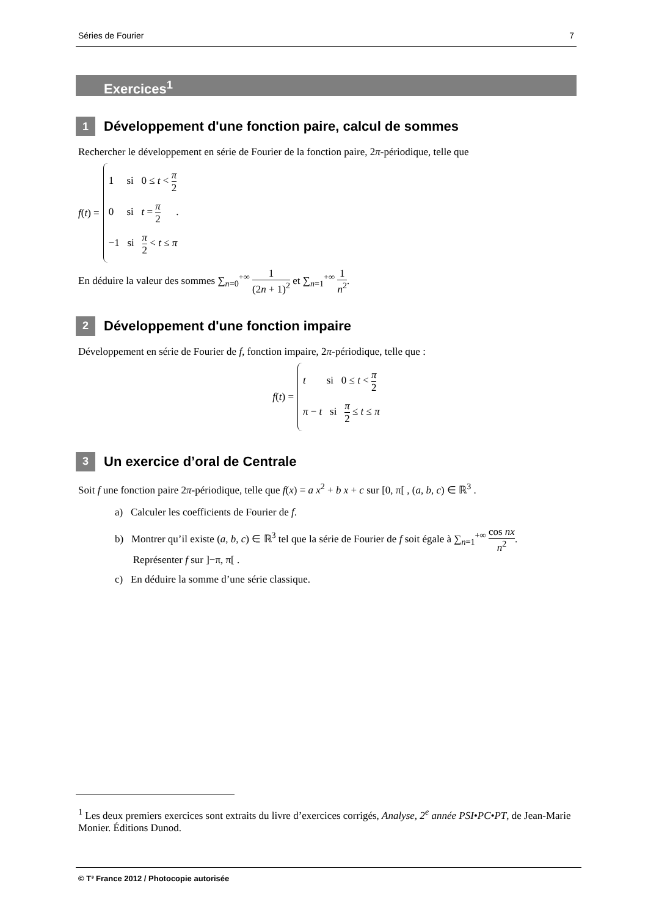Séries de Fourier 7
Exercices<sup>1</sup>
1 Développement d'une fonction paire, calcul de sommes
Rechercher le développement en série de Fourier de la fonction paire, 2π-périodique, telle que
f (t) =
1 si 0 ≤ t < π 2
0 si t = π 2 .
−1 si π 2 < t ≤ π
En déduire la valeur des sommes ∑<sub>n=0</sub><sup>+∞</sup> 1 (2n + 1)<sup>2</sup> et ∑<sub>n=1</sub><sup>+∞</sup> 1 n<sup>2</sup>.
2 Développement d'une fonction impaire
Développement en série de Fourier de f, fonction impaire, 2π-périodique, telle que :
f (t) =
t si 0 ≤ t < π 2
π − t si π 2 ≤ t ≤ π
3 Un exercice d’oral de Centrale
Soit f une fonction paire 2π-périodique, telle que f(x) = a x<sup>2</sup> + b x + c sur [0, π[ , (a, b, c) ∈ ℝ<sup>3</sup> .
a) Calculer les coefficients de Fourier de f.
b) Montrer qu’il existe (a, b, c) ∈ ℝ<sup>3</sup> tel que la série de Fourier de f soit égale à ∑<sub>n=1</sub><sup>+∞</sup> cos nx n<sup>2</sup>.
Représenter f sur ]−π, π[ .
c) En déduire la somme d’une série classique.
<sup>1</sup> Les deux premiers exercices sont extraits du livre d’exercices corrigés, Analyse, 2<sup>e</sup> année PSI•PC•PT, de Jean-Marie Monier. Éditions Dunod.
© T³ France 2012 / Photocopie autorisée